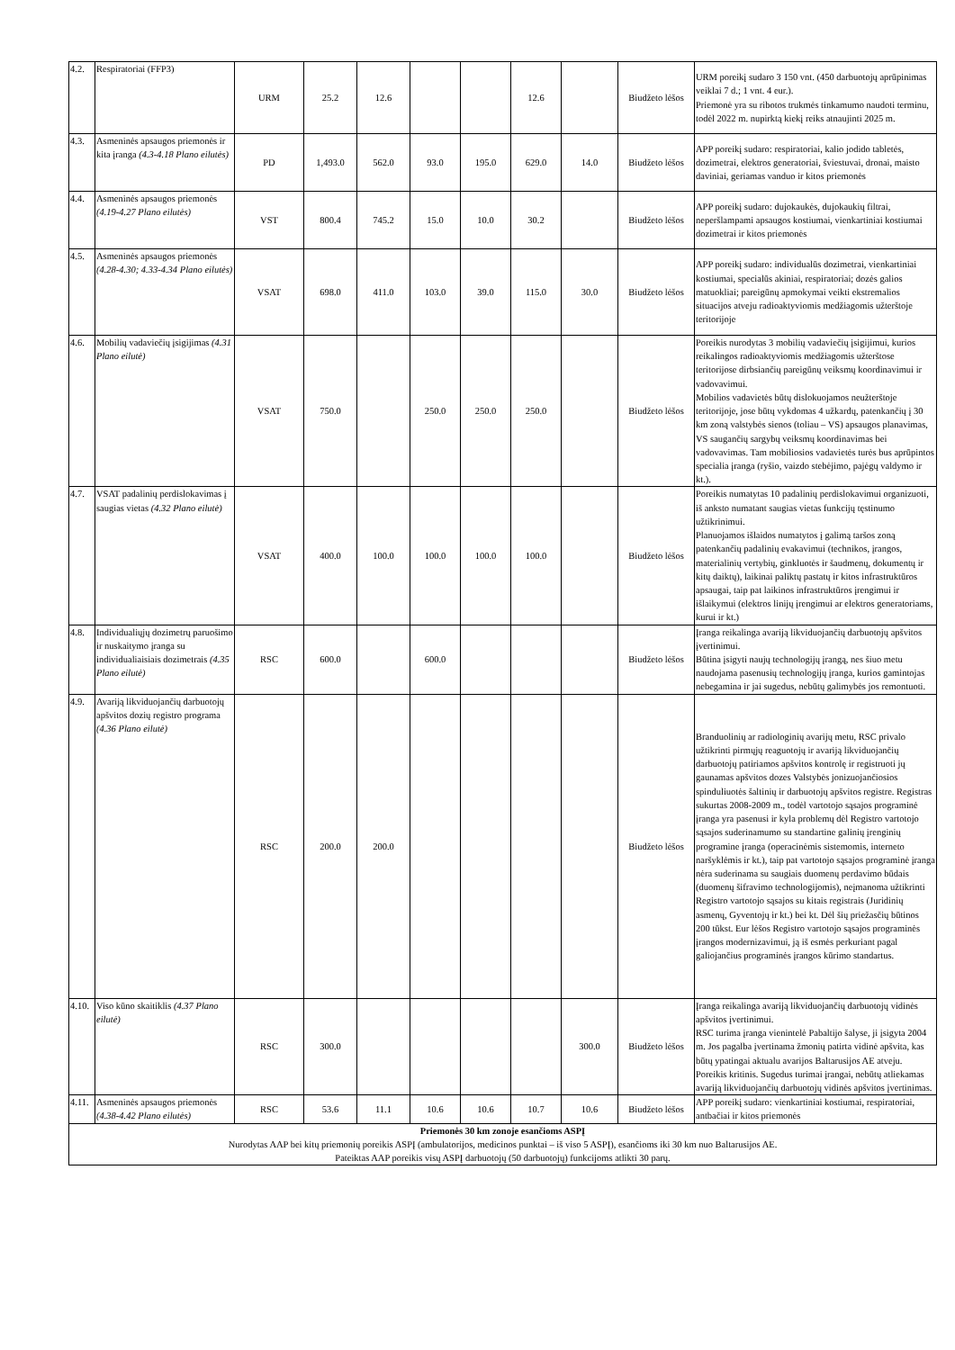| 4.2. | Respiratoriai (FFP3) | URM | 25.2 | 12.6 | | | 12.6 | | Biudžeto lėšos | URM poreikį sudaro 3 150 vnt. (450 darbuotojų aprūpinimas veiklai 7 d.; 1 vnt. 4 eur.). Priemonė yra su ribotos trukmės tinkamumo naudoti terminu, todėl 2022 m. nupirktą kiekį reiks atnaujinti 2025 m. |
| 4.3. | Asmeninės apsaugos priemonės ir kita įranga (4.3-4.18 Plano eilutės) | PD | 1,493.0 | 562.0 | 93.0 | 195.0 | 629.0 | 14.0 | Biudžeto lėšos | APP poreikį sudaro: respiratoriai, kalio jodido tabletės, dozimetrai, elektros generatoriai, šviestuvai, dronai, maisto daviniai, geriamas vanduo ir kitos priemonės |
| 4.4. | Asmeninės apsaugos priemonės (4.19-4.27 Plano eilutės) | VST | 800.4 | 745.2 | 15.0 | 10.0 | 30.2 | | Biudžeto lėšos | APP poreikį sudaro: dujokaukės, dujokaukių filtrai, neperšlampami apsaugos kostiumai, vienkartiniai kostiumai dozimetrai ir kitos priemonės |
| 4.5. | Asmeninės apsaugos priemonės (4.28-4.30; 4.33-4.34 Plano eilutės) | VSAT | 698.0 | 411.0 | 103.0 | 39.0 | 115.0 | 30.0 | Biudžeto lėšos | APP poreikį sudaro: individualūs dozimetrai, vienkartiniai kostiumai, specialūs akiniai, respiratoriai; dozės galios matuokliai; pareigūnų apmokymai veikti ekstremalios situacijos atveju radioaktyviomis medžiagomis užterštoje teritorijoje |
| 4.6. | Mobilių vadaviečių įsigijimas (4.31 Plano eilutė) | VSAT | 750.0 | | 250.0 | 250.0 | 250.0 | | Biudžeto lėšos | Poreikis nurodytas 3 mobilių vadaviečių įsigijimui, kurios reikalingos radioaktyviomis medžiagomis užterštose teritorijose dirbsiančių pareigūnų veiksmų koordinavimui ir vadovavimui. Mobilios vadavietės būtų dislokuojamos neužterštoje teritorijoje, jose būtų vykdomas 4 užkardų, patenkančių į 30 km zoną valstybės sienos (toliau – VS) apsaugos planavimas, VS saugančių sargybų veiksmų koordinavimas bei vadovavimas. Tam mobiliosios vadavietės turės bus aprūpintos specialia įranga (ryšio, vaizdo stebėjimo, pajėgų valdymo ir kt.). |
| 4.7. | VSAT padalinių perdislokavimas į saugias vietas (4.32 Plano eilutė) | VSAT | 400.0 | 100.0 | 100.0 | 100.0 | 100.0 | | Biudžeto lėšos | Poreikis numatytas 10 padalinių perdislokavimui organizuoti, iš anksto numatant saugias vietas funkcijų tęstinumo užtikrinimui. Planuojamos išlaidos numatytos į galimą taršos zoną patenkančių padalinių evakavimui (technikos, įrangos, materialinių vertybių, ginkluotės ir šaudmenų, dokumentų ir kitų daiktų), laikinai paliktų pastatų ir kitos infrastruktūros apsaugai, taip pat laikinos infrastruktūros įrengimui ir išlaikymui (elektros linijų įrengimui ar elektros generatoriams, kurui ir kt.) |
| 4.8. | Individualiųjų dozimetrų paruošimo ir nuskaitymo įranga su individualiaisiais dozimetrais (4.35 Plano eilutė) | RSC | 600.0 | | 600.0 | | | | Biudžeto lėšos | Įranga reikalinga avariją likviduojančių darbuotojų apšvitos įvertinimui. Būtina įsigyti naujų technologijų įrangą, nes šiuo metu naudojama pasenusių technologijų įranga, kurios gamintojas nebegamina ir jai sugedus, nebūtų galimybės jos remontuoti. |
| 4.9. | Avariją likviduojančių darbuotojų apšvitos dozių registro programa (4.36 Plano eilutė) | RSC | 200.0 | 200.0 | | | | | Biudžeto lėšos | Branduolinių ar radiologinių avarijų metu, RSC privalo užtikrinti pirmųjų reaguotojų ir avariją likviduojančių darbuotojų patiriamos apšvitos kontrolę ir registruoti jų gaunamas apšvitos dozes Valstybės jonizuojančiosios spinduliuotės šaltinių ir darbuotojų apšvitos registre. Registras sukurtas 2008-2009 m., todėl vartotojo sąsajos programinė įranga yra pasenusi ir kyla problemų dėl Registro vartotojo sąsajos suderinamumo su standartine galinių įrenginių programine įranga (operacinėmis sistemomis, interneto naršyklėmis ir kt.), taip pat vartotojo sąsajos programinė įranga nėra suderinama su saugiais duomenų perdavimo būdais (duomenų šifravimo technologijomis), neįmanoma užtikrinti Registro vartotojo sąsajos su kitais registrais (Juridinių asmenų, Gyventojų ir kt.) bei kt. Dėl šių priežasčių būtinos 200 tūkst. Eur lėšos Registro vartotojo sąsajos programinės įrangos modernizavimui, ją iš esmės perkuriant pagal galiojančius programinės įrangos kūrimo standartus. |
| 4.10. | Viso kūno skaitiklis (4.37 Plano eilutė) | RSC | 300.0 | | | | | 300.0 | Biudžeto lėšos | Įranga reikalinga avariją likviduojančių darbuotojų vidinės apšvitos įvertinimui. RSC turima įranga vienintelė Pabaltijo šalyse, ji įsigyta 2004 m. Jos pagalba įvertinama žmonių patirta vidinė apšvita, kas būtų ypatingai aktualu avarijos Baltarusijos AE atveju. Poreikis kritinis. Sugedus turimai įrangai, nebūtų atliekamas avariją likviduojančių darbuotojų vidinės apšvitos įvertinimas. |
| 4.11. | Asmeninės apsaugos priemonės (4.38-4.42 Plano eilutės) | RSC | 53.6 | 11.1 | 10.6 | 10.6 | 10.7 | 10.6 | Biudžeto lėšos | APP poreikį sudaro: vienkartiniai kostiumai, respiratoriai, antbačiai ir kitos priemonės |
| Priemonės 30 km zonoje esančioms ASPĮ Nurodytas AAP bei kitų priemonių poreikis ASPĮ (ambulatorijos, medicinos punktai – iš viso 5 ASPĮ), esančioms iki 30 km nuo Baltarusijos AE. Pateiktas AAP poreikis visų ASPĮ darbuotojų (50 darbuotojų) funkcijoms atlikti 30 parų. | | | | | | | | | | |